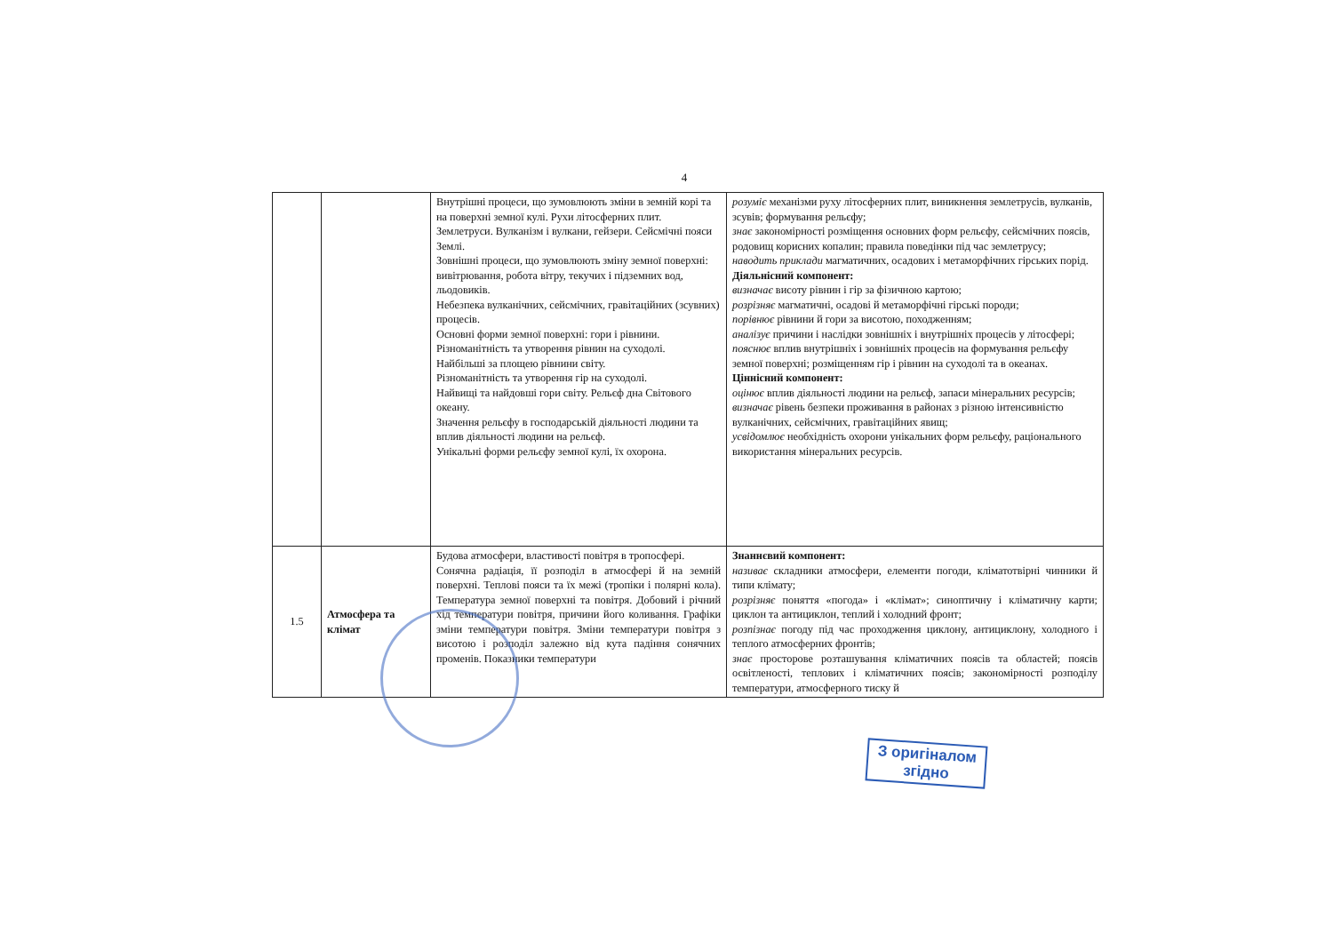4
| | | Внутрішні процеси, що зумовлюють зміни в земній корі та на поверхні земної кулі. Рухи літосферних плит. Землетруси. Вулканізм і вулкани, гейзери. Сейсмічні пояси Землі. Зовнішні процеси, що зумовлюють зміну земної поверхні: вивітрювання, робота вітру, текучих і підземних вод, льодовиків. Небезпека вулканічних, сейсмічних, гравітаційних (зсувних) процесів. Основні форми земної поверхні: гори і рівнини. Різноманітність та утворення рівнин на суходолі. Найбільші за площею рівнини світу. Різноманітність та утворення гір на суходолі. Найвищі та найдовші гори світу. Рельєф дна Світового океану. Значення рельєфу в господарській діяльності людини та вплив діяльності людини на рельєф. Унікальні форми рельєфу земної кулі, їх охорона. | розуміє механізми руху літосферних плит, виникнення землетрусів, вулканів, зсувів; формування рельєфу; знає закономірності розміщення основних форм рельєфу, сейсмічних поясів, родовищ корисних копалин; правила поведінки під час землетрусу; наводить приклади магматичних, осадових і метаморфічних гірських порід. Діяльнісний компонент: визначає висоту рівнин і гір за фізичною картою; розрізняє магматичні, осадові й метаморфічні гірські породи; порівнює рівнини й гори за висотою, походженням; аналізує причини і наслідки зовнішніх і внутрішніх процесів у літосфері; пояснює вплив внутрішніх і зовнішніх процесів на формування рельєфу земної поверхні; розміщенням гір і рівнин на суходолі та в океанах. Ціннісний компонент: оцінює вплив діяльності людини на рельєф, запаси мінеральних ресурсів; визначає рівень безпеки проживання в районах з різною інтенсивністю вулканічних, сейсмічних, гравітаційних явищ; усвідомлює необхідність охорони унікальних форм рельєфу, раціонального використання мінеральних ресурсів. |
| 1.5 | Атмосфера та клімат | Будова атмосфери, властивості повітря в тропосфері. Сонячна радіація, її розподіл в атмосфері й на земній поверхні. Теплові пояси та їх межі (тропіки і полярні кола). Температура земної поверхні та повітря. Добовий і річний хід температури повітря, причини його коливання. Графіки зміни температури повітря. Зміни температури повітря з висотою і розподіл залежно від кута падіння сонячних променів. Показники температури | Знаннєвий компонент: називає складники атмосфери, елементи погоди, кліматотвірні чинники й типи клімату; розрізняє поняття «погода» і «клімат»; синоптичну і кліматичну карти; циклон та антициклон, теплий і холодний фронт; розпізнає погоду під час проходження циклону, антициклону, холодного і теплого атмосферних фронтів; знає просторове розташування кліматичних поясів та областей; поясів освітленості, теплових і кліматичних поясів; закономірності розподілу температури, атмосферного тиску й |
З оригіналом
згідно